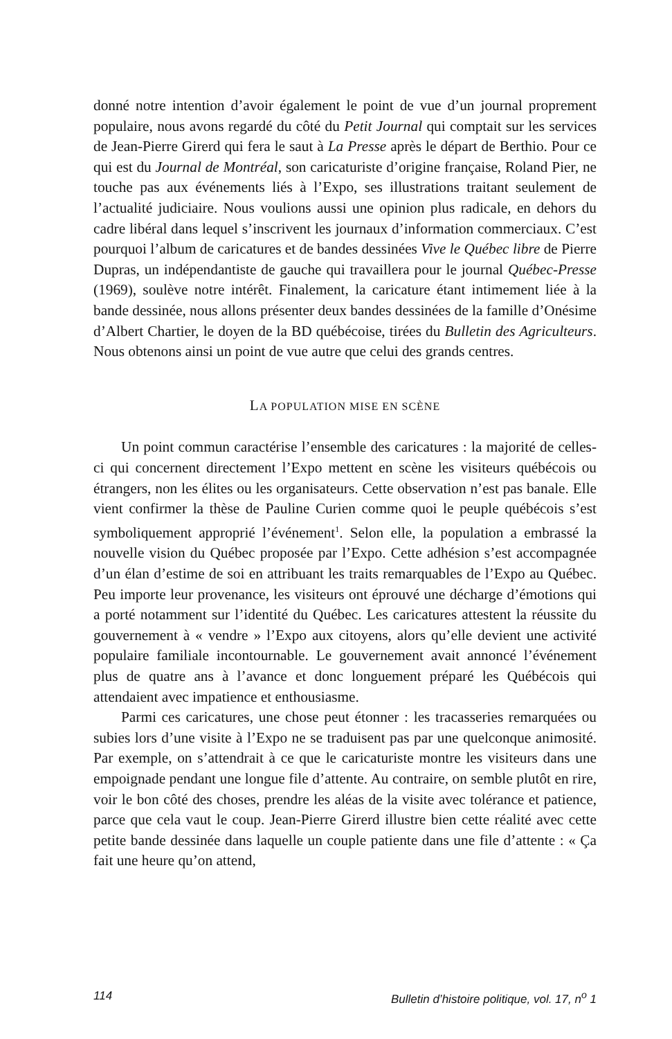donné notre intention d’avoir également le point de vue d’un journal proprement populaire, nous avons regardé du côté du Petit Journal qui comptait sur les services de Jean-Pierre Girerd qui fera le saut à La Presse après le départ de Berthio. Pour ce qui est du Journal de Montréal, son caricaturiste d’origine française, Roland Pier, ne touche pas aux événements liés à l’Expo, ses illustrations traitant seulement de l’actualité judiciaire. Nous voulions aussi une opinion plus radicale, en dehors du cadre libéral dans lequel s’inscrivent les journaux d’information commerciaux. C’est pourquoi l’album de caricatures et de bandes dessinées Vive le Québec libre de Pierre Dupras, un indépendantiste de gauche qui travaillera pour le journal Québec-Presse (1969), soulève notre intérêt. Finalement, la caricature étant intimement liée à la bande dessinée, nous allons présenter deux bandes dessinées de la famille d’Onésime d’Albert Chartier, le doyen de la BD québécoise, tirées du Bulletin des Agriculteurs. Nous obtenons ainsi un point de vue autre que celui des grands centres.
LA POPULATION MISE EN SCÈNE
Un point commun caractérise l’ensemble des caricatures : la majorité de celles-ci qui concernent directement l’Expo mettent en scène les visiteurs québécois ou étrangers, non les élites ou les organisateurs. Cette observation n’est pas banale. Elle vient confirmer la thèse de Pauline Curien comme quoi le peuple québécois s’est symboliquement approprié l’événement<sup>1</sup>. Selon elle, la population a embrassé la nouvelle vision du Québec proposée par l’Expo. Cette adhésion s’est accompagnée d’un élan d’estime de soi en attribuant les traits remarquables de l’Expo au Québec. Peu importe leur provenance, les visiteurs ont éprouvé une décharge d’émotions qui a porté notamment sur l’identité du Québec. Les caricatures attestent la réussite du gouvernement à « vendre » l’Expo aux citoyens, alors qu’elle devient une activité populaire familiale incontournable. Le gouvernement avait annoncé l’événement plus de quatre ans à l’avance et donc longuement préparé les Québécois qui attendaient avec impatience et enthousiasme.
Parmi ces caricatures, une chose peut étonner : les tracasseries remarquées ou subies lors d’une visite à l’Expo ne se traduisent pas par une quelconque animosité. Par exemple, on s’attendrait à ce que le caricaturiste montre les visiteurs dans une empoignade pendant une longue file d’attente. Au contraire, on semble plutôt en rire, voir le bon côté des choses, prendre les aléas de la visite avec tolérance et patience, parce que cela vaut le coup. Jean-Pierre Girerd illustre bien cette réalité avec cette petite bande dessinée dans laquelle un couple patiente dans une file d’attente : « Ça fait une heure qu’on attend,
114 Bulletin d’histoire politique, vol. 17, n<sup>o</sup> 1